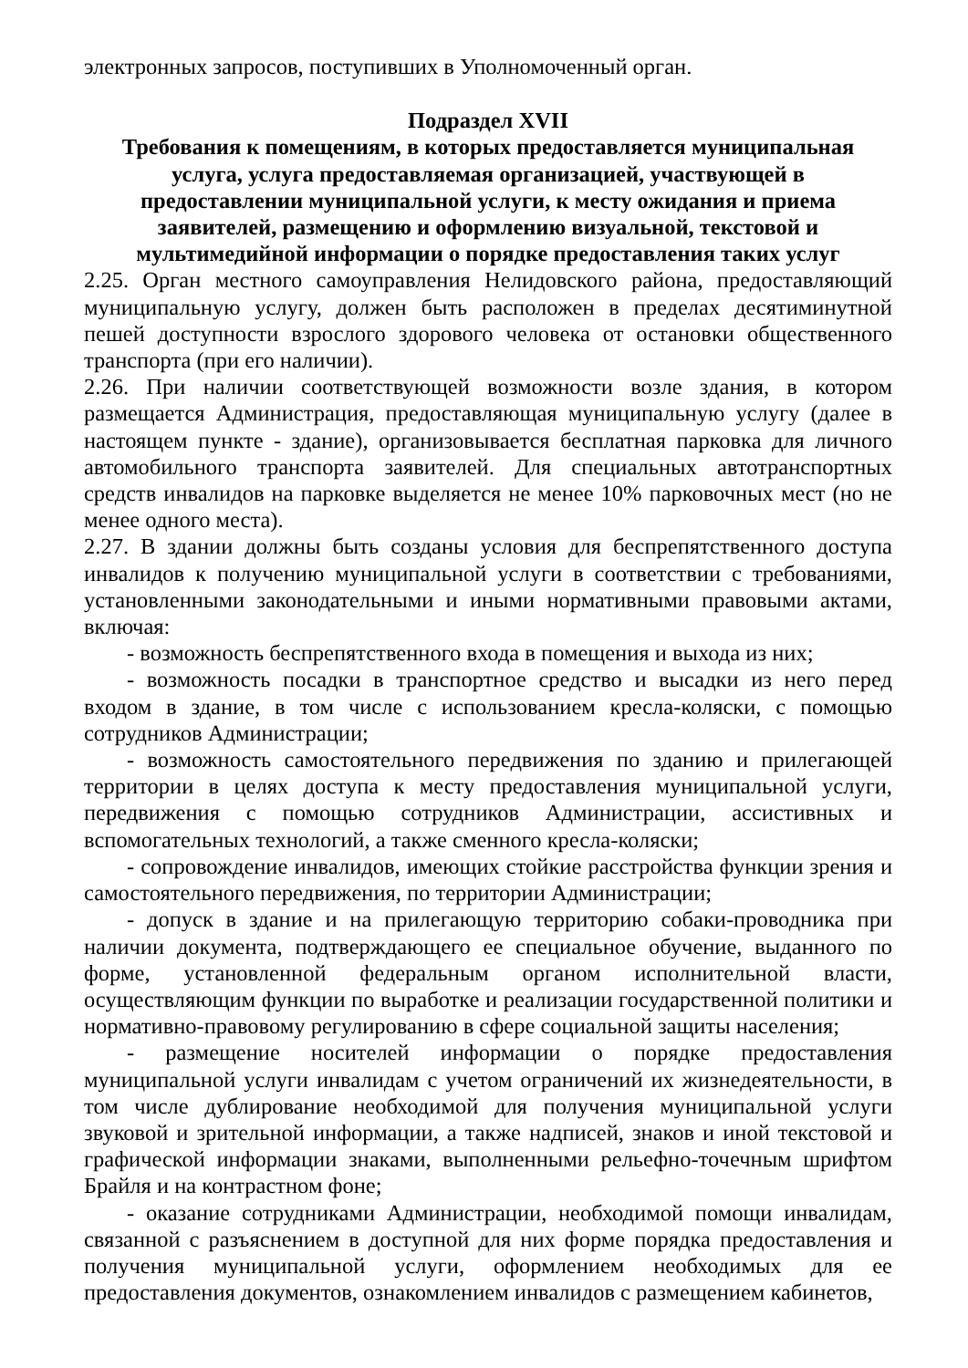электронных запросов, поступивших в Уполномоченный орган.
Подраздел XVII
Требования к помещениям, в которых предоставляется муниципальная услуга, услуга предоставляемая организацией, участвующей в
предоставлении муниципальной услуги, к месту ожидания и приема заявителей, размещению и оформлению визуальной, текстовой и мультимедийной информации о порядке предоставления таких услуг
2.25. Орган местного самоуправления Нелидовского района, предоставляющий муниципальную услугу, должен быть расположен в пределах десятиминутной пешей доступности взрослого здорового человека от остановки общественного транспорта (при его наличии).
2.26. При наличии соответствующей возможности возле здания, в котором размещается Администрация, предоставляющая муниципальную услугу (далее в настоящем пункте - здание), организовывается бесплатная парковка для личного автомобильного транспорта заявителей. Для специальных автотранспортных средств инвалидов на парковке выделяется не менее 10% парковочных мест (но не менее одного места).
2.27. В здании должны быть созданы условия для беспрепятственного доступа инвалидов к получению муниципальной услуги в соответствии с требованиями, установленными законодательными и иными нормативными правовыми актами, включая:
- возможность беспрепятственного входа в помещения и выхода из них;
- возможность посадки в транспортное средство и высадки из него перед входом в здание, в том числе с использованием кресла-коляски, с помощью сотрудников Администрации;
- возможность самостоятельного передвижения по зданию и прилегающей территории в целях доступа к месту предоставления муниципальной услуги, передвижения с помощью сотрудников Администрации, ассистивных и вспомогательных технологий, а также сменного кресла-коляски;
- сопровождение инвалидов, имеющих стойкие расстройства функции зрения и самостоятельного передвижения, по территории Администрации;
- допуск в здание и на прилегающую территорию собаки-проводника при наличии документа, подтверждающего ее специальное обучение, выданного по форме, установленной федеральным органом исполнительной власти, осуществляющим функции по выработке и реализации государственной политики и нормативно-правовому регулированию в сфере социальной защиты населения;
- размещение носителей информации о порядке предоставления муниципальной услуги инвалидам с учетом ограничений их жизнедеятельности, в том числе дублирование необходимой для получения муниципальной услуги звуковой и зрительной информации, а также надписей, знаков и иной текстовой и графической информации знаками, выполненными рельефно-точечным шрифтом Брайля и на контрастном фоне;
- оказание сотрудниками Администрации, необходимой помощи инвалидам, связанной с разъяснением в доступной для них форме порядка предоставления и получения муниципальной услуги, оформлением необходимых для ее предоставления документов, ознакомлением инвалидов с размещением кабинетов,